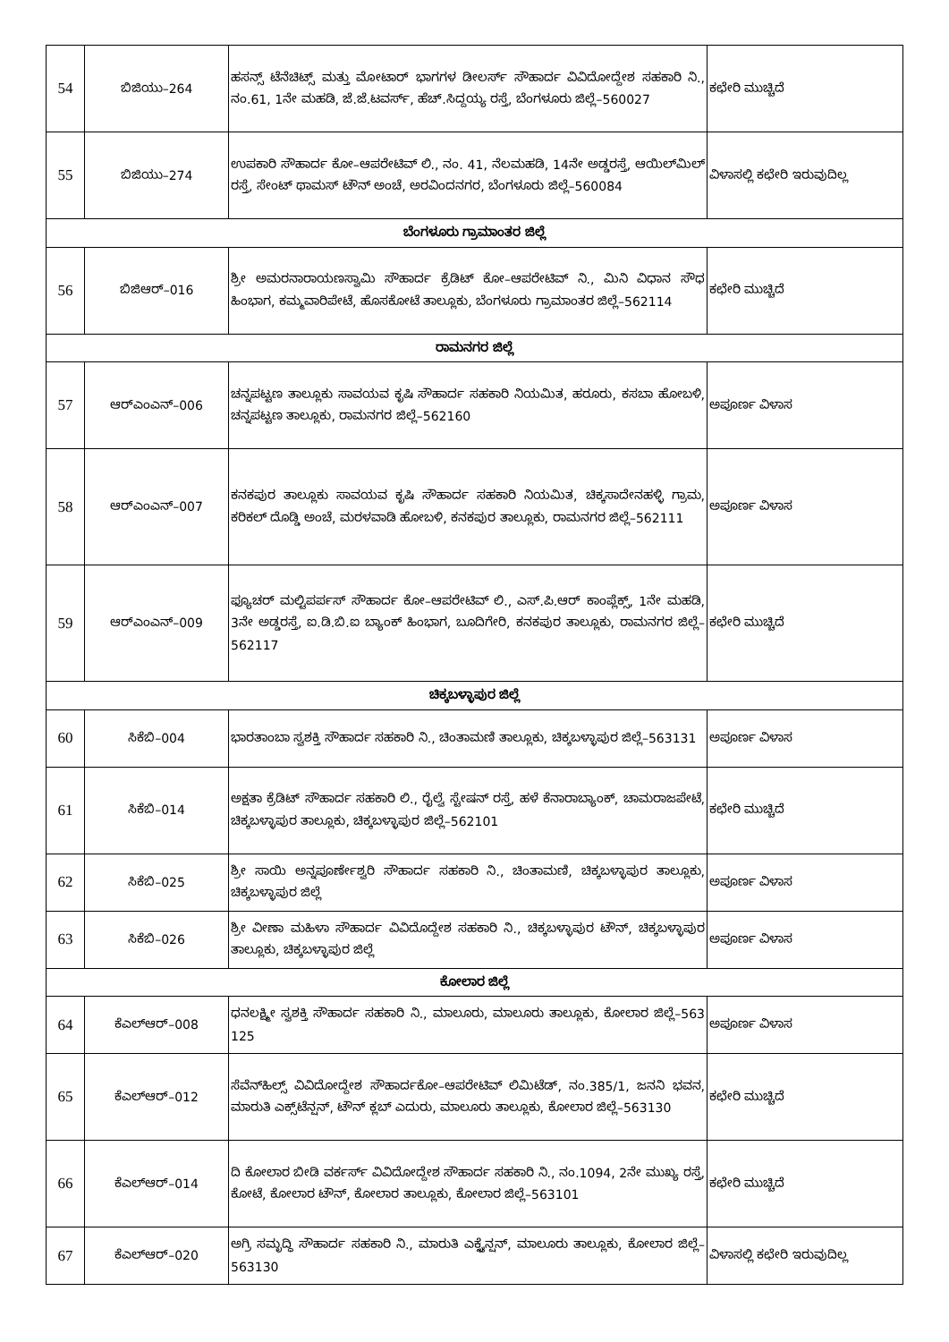| 54 | ಬಿಜಿಯು–264 | ಹಸನ್ಸ್ ಟೆನೆಚಿಟ್ಸ್ ಮತ್ತು ಮೋಟಾರ್ ಭಾಗಗಳ ಡೀಲರ್ಸ್ ಸೌಹಾರ್ದ ವಿವಿದೋದ್ದೇಶ ಸಹಕಾರಿ ನಿ., ನಂ.61, 1ನೇ ಮಹಡಿ, ಜೆ.ಜೆ.ಟವರ್ಸ್, ಹೆಚ್.ಸಿದ್ದಯ್ಯ ರಸ್ತೆ, ಬೆಂಗಳೂರು ಜಿಲ್ಲೆ–560027 | ಕಛೇರಿ ಮುಚ್ಚಿದೆ |
| 55 | ಬಿಜಿಯು–274 | ಉಪಕಾರಿ ಸೌಹಾರ್ದ ಕೋ–ಆಪರೇಟಿವ್ ಲಿ., ನಂ. 41, ನೆಲಮಹಡಿ, 14ನೇ ಅಡ್ಡರಸ್ತೆ, ಆಯಿಲ್‌ಮಿಲ್ ರಸ್ತೆ, ಸೇಂಟ್ ಥಾಮಸ್ ಟೌನ್ ಅಂಚೆ, ಅರವಿಂದನಗರ, ಬೆಂಗಳೂರು ಜಿಲ್ಲೆ–560084 | ವಿಳಾಸಲ್ಲಿ ಕಛೇರಿ ಇರುವುದಿಲ್ಲ |
| ಬೆಂಗಳೂರು ಗ್ರಾಮಾಂತರ ಜಿಲ್ಲೆ | | | |
| 56 | ಬಿಜಿಆರ್–016 | ಶ್ರೀ ಅಮರನಾರಾಯಣಸ್ವಾಮಿ ಸೌಹಾರ್ದ ಕ್ರೆಡಿಟ್ ಕೋ–ಆಪರೇಟಿವ್ ನಿ., ಮಿನಿ ವಿಧಾನ ಸೌಧ ಹಿಂಭಾಗ, ಕಮ್ಮವಾರಿಪೇಟೆ, ಹೊಸಕೋಟೆ ತಾಲ್ಲೂಕು, ಬೆಂಗಳೂರು ಗ್ರಾಮಾಂತರ ಜಿಲ್ಲೆ–562114 | ಕಛೇರಿ ಮುಚ್ಚಿದೆ |
| ರಾಮನಗರ ಜಿಲ್ಲೆ | | | |
| 57 | ಆರ್‌ಎಂಎನ್–006 | ಚನ್ನಪಟ್ಟಣ ತಾಲ್ಲೂಕು ಸಾವಯವ ಕೃಷಿ ಸೌಹಾರ್ದ ಸಹಕಾರಿ ನಿಯಮಿತ, ಹರೂರು, ಕಸಬಾ ಹೋಬಳಿ, ಚನ್ನಪಟ್ಟಣ ತಾಲ್ಲೂಕು, ರಾಮನಗರ ಜಿಲ್ಲೆ–562160 | ಅಪೂರ್ಣ ವಿಳಾಸ |
| 58 | ಆರ್‌ಎಂಎನ್–007 | ಕನಕಪುರ ತಾಲ್ಲೂಕು ಸಾವಯವ ಕೃಷಿ ಸೌಹಾರ್ದ ಸಹಕಾರಿ ನಿಯಮಿತ, ಚಿಕ್ಕಸಾದೇನಹಳ್ಳಿ ಗ್ರಾಮ, ಕರಿಕಲ್ ದೊಡ್ಡಿ ಅಂಚೆ, ಮರಳವಾಡಿ ಹೋಬಳಿ, ಕನಕಪುರ ತಾಲ್ಲೂಕು, ರಾಮನಗರ ಜಿಲ್ಲೆ–562111 | ಅಪೂರ್ಣ ವಿಳಾಸ |
| 59 | ಆರ್‌ಎಂಎನ್–009 | ಫ್ಯೂಚರ್ ಮಲ್ಟಿಪರ್ಪಸ್ ಸೌಹಾರ್ದ ಕೋ–ಆಪರೇಟಿವ್ ಲಿ., ಎಸ್.ಪಿ.ಆರ್ ಕಾಂಪ್ಲೆಕ್ಸ್, 1ನೇ ಮಹಡಿ, 3ನೇ ಅಡ್ಡರಸ್ತೆ, ಐ.ಡಿ.ಬಿ.ಐ ಬ್ಯಾಂಕ್ ಹಿಂಭಾಗ, ಬೂದಿಗೇರಿ, ಕನಕಪುರ ತಾಲ್ಲೂಕು, ರಾಮನಗರ ಜಿಲ್ಲೆ–562117 | ಕಛೇರಿ ಮುಚ್ಚಿದೆ |
| ಚಿಕ್ಕಬಳ್ಳಾಪುರ ಜಿಲ್ಲೆ | | | |
| 60 | ಸಿಕೆಬಿ–004 | ಭಾರತಾಂಬಾ ಸ್ವಶಕ್ತಿ ಸೌಹಾರ್ದ ಸಹಕಾರಿ ನಿ., ಚಿಂತಾಮಣಿ ತಾಲ್ಲೂಕು, ಚಿಕ್ಕಬಳ್ಳಾಪುರ ಜಿಲ್ಲೆ–563131 | ಅಪೂರ್ಣ ವಿಳಾಸ |
| 61 | ಸಿಕೆಬಿ–014 | ಅಕ್ಷತಾ ಕ್ರೆಡಿಟ್ ಸೌಹಾರ್ದ ಸಹಕಾರಿ ಲಿ., ರೈಲ್ವೆ ಸ್ಟೇಷನ್ ರಸ್ತೆ, ಹಳೆ ಕೆನಾರಾಬ್ಯಾಂಕ್, ಚಾಮರಾಜಪೇಟೆ, ಚಿಕ್ಕಬಳ್ಳಾಪುರ ತಾಲ್ಲೂಕು, ಚಿಕ್ಕಬಳ್ಳಾಪುರ ಜಿಲ್ಲೆ–562101 | ಕಛೇರಿ ಮುಚ್ಚಿದೆ |
| 62 | ಸಿಕೆಬಿ–025 | ಶ್ರೀ ಸಾಯಿ ಅನ್ನಪೂರ್ಣೇಶ್ವರಿ ಸೌಹಾರ್ದ ಸಹಕಾರಿ ನಿ., ಚಿಂತಾಮಣಿ, ಚಿಕ್ಕಬಳ್ಳಾಪುರ ತಾಲ್ಲೂಕು, ಚಿಕ್ಕಬಳ್ಳಾಪುರ ಜಿಲ್ಲೆ | ಅಪೂರ್ಣ ವಿಳಾಸ |
| 63 | ಸಿಕೆಬಿ–026 | ಶ್ರೀ ವೀಣಾ ಮಹಿಳಾ ಸೌಹಾರ್ದ ವಿವಿದೊದ್ದೇಶ ಸಹಕಾರಿ ನಿ., ಚಿಕ್ಕಬಳ್ಳಾಪುರ ಟೌನ್, ಚಿಕ್ಕಬಳ್ಳಾಪುರ ತಾಲ್ಲೂಕು, ಚಿಕ್ಕಬಳ್ಳಾಪುರ ಜಿಲ್ಲೆ | ಅಪೂರ್ಣ ವಿಳಾಸ |
| ಕೋಲಾರ ಜಿಲ್ಲೆ | | | |
| 64 | ಕೆಎಲ್‌ಆರ್–008 | ಧನಲಕ್ಷ್ಮೀ ಸ್ವಶಕ್ತಿ ಸೌಹಾರ್ದ ಸಹಕಾರಿ ನಿ., ಮಾಲೂರು, ಮಾಲೂರು ತಾಲ್ಲೂಕು, ಕೋಲಾರ ಜಿಲ್ಲೆ–563 125 | ಅಪೂರ್ಣ ವಿಳಾಸ |
| 65 | ಕೆಎಲ್‌ಆರ್–012 | ಸೆವೆನ್‌ಹಿಲ್ಸ್ ವಿವಿದೋದ್ದೇಶ ಸೌಹಾರ್ದಕೋ–ಆಪರೇಟಿವ್ ಲಿಮಿಟೆಡ್, ನಂ.385/1, ಜನನಿ ಭವನ, ಮಾರುತಿ ಎಕ್ಸ್‌ಟೆನ್ಷನ್, ಟೌನ್ ಕ್ಲಬ್ ಎದುರು, ಮಾಲೂರು ತಾಲ್ಲೂಕು, ಕೋಲಾರ ಜಿಲ್ಲೆ–563130 | ಕಛೇರಿ ಮುಚ್ಚಿದೆ |
| 66 | ಕೆಎಲ್‌ಆರ್–014 | ದಿ ಕೋಲಾರ ಬೀಡಿ ವರ್ಕರ್ಸ್ ವಿವಿದೋದ್ದೇಶ ಸೌಹಾರ್ದ ಸಹಕಾರಿ ನಿ., ನಂ.1094, 2ನೇ ಮುಖ್ಯ ರಸ್ತೆ, ಕೋಟೆ, ಕೋಲಾರ ಟೌನ್, ಕೋಲಾರ ತಾಲ್ಲೂಕು, ಕೋಲಾರ ಜಿಲ್ಲೆ–563101 | ಕಛೇರಿ ಮುಚ್ಚಿದೆ |
| 67 | ಕೆಎಲ್‌ಆರ್–020 | ಅಗ್ರಿ ಸಮೃದ್ಧಿ ಸೌಹಾರ್ದ ಸಹಕಾರಿ ನಿ., ಮಾರುತಿ ಎಕ್ಸ್ಟೆನ್ಷನ್, ಮಾಲೂರು ತಾಲ್ಲೂಕು, ಕೋಲಾರ ಜಿಲ್ಲೆ–563130 | ವಿಳಾಸಲ್ಲಿ ಕಛೇರಿ ಇರುವುದಿಲ್ಲ |